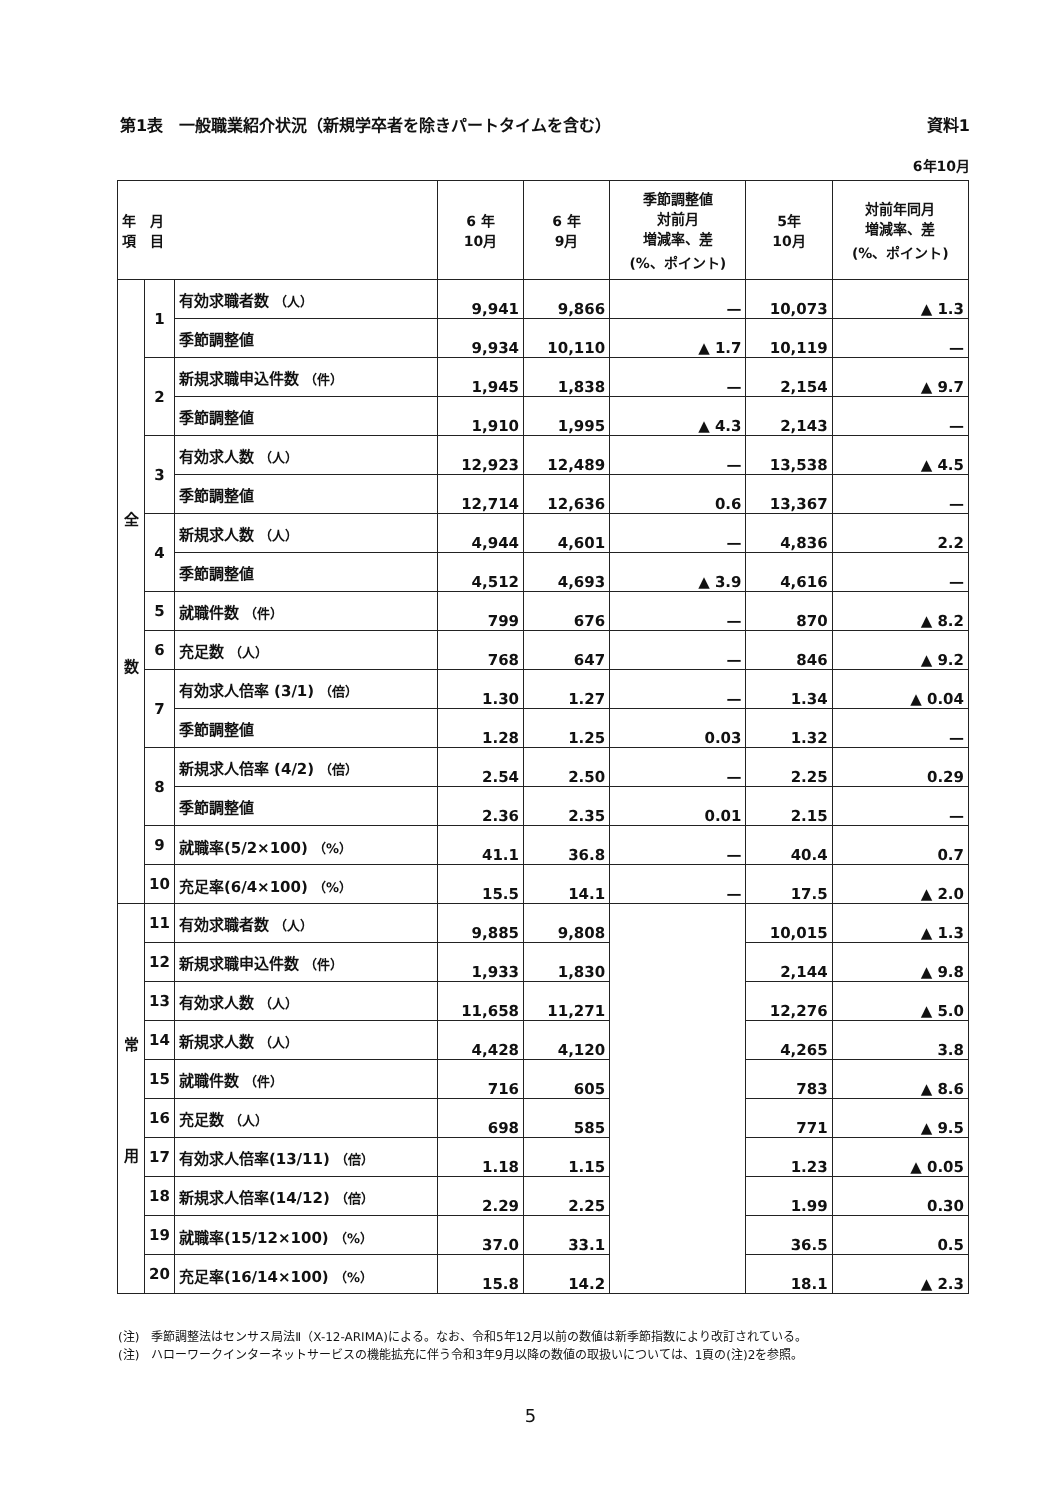第1表　一般職業紹介状況（新規学卒者を除きパートタイムを含む） 資料1
6年10月
| 年 月 項 目 | | | 6 年 10月 | 6 年 9月 | 季節調整値 対前月 増減率、差 (%、ポイント) | 5年 10月 | 対前年同月 増減率、差 (%、ポイント) |
| --- | --- | --- | --- | --- | --- | --- | --- |
| 全 数 | 1 | 有効求職者数 （人） | 9,941 | 9,866 | — | 10,073 | ▲ 1.3 |
| | | 季節調整値 | 9,934 | 10,110 | ▲ 1.7 | 10,119 | — |
| | 2 | 新規求職申込件数 （件） | 1,945 | 1,838 | — | 2,154 | ▲ 9.7 |
| | | 季節調整値 | 1,910 | 1,995 | ▲ 4.3 | 2,143 | — |
| | 3 | 有効求人数 （人） | 12,923 | 12,489 | — | 13,538 | ▲ 4.5 |
| | | 季節調整値 | 12,714 | 12,636 | 0.6 | 13,367 | — |
| | 4 | 新規求人数 （人） | 4,944 | 4,601 | — | 4,836 | 2.2 |
| | | 季節調整値 | 4,512 | 4,693 | ▲ 3.9 | 4,616 | — |
| | 5 | 就職件数 （件） | 799 | 676 | — | 870 | ▲ 8.2 |
| | 6 | 充足数 （人） | 768 | 647 | — | 846 | ▲ 9.2 |
| | 7 | 有効求人倍率 (3/1) （倍） | 1.30 | 1.27 | — | 1.34 | ▲ 0.04 |
| | | 季節調整値 | 1.28 | 1.25 | 0.03 | 1.32 | — |
| | 8 | 新規求人倍率 (4/2) （倍） | 2.54 | 2.50 | — | 2.25 | 0.29 |
| | | 季節調整値 | 2.36 | 2.35 | 0.01 | 2.15 | — |
| | 9 | 就職率(5/2×100) （%） | 41.1 | 36.8 | — | 40.4 | 0.7 |
| | 10 | 充足率(6/4×100) （%） | 15.5 | 14.1 | — | 17.5 | ▲ 2.0 |
| 常 用 | 11 | 有効求職者数 （人） | 9,885 | 9,808 | | 10,015 | ▲ 1.3 |
| | 12 | 新規求職申込件数 （件） | 1,933 | 1,830 | | 2,144 | ▲ 9.8 |
| | 13 | 有効求人数 （人） | 11,658 | 11,271 | | 12,276 | ▲ 5.0 |
| | 14 | 新規求人数 （人） | 4,428 | 4,120 | | 4,265 | 3.8 |
| | 15 | 就職件数 （件） | 716 | 605 | | 783 | ▲ 8.6 |
| | 16 | 充足数 （人） | 698 | 585 | | 771 | ▲ 9.5 |
| | 17 | 有効求人倍率(13/11) （倍） | 1.18 | 1.15 | | 1.23 | ▲ 0.05 |
| | 18 | 新規求人倍率(14/12) （倍） | 2.29 | 2.25 | | 1.99 | 0.30 |
| | 19 | 就職率(15/12×100) （%） | 37.0 | 33.1 | | 36.5 | 0.5 |
| | 20 | 充足率(16/14×100) （%） | 15.8 | 14.2 | | 18.1 | ▲ 2.3 |
(注)　季節調整法はセンサス局法Ⅱ（X-12-ARIMA)による。なお、令和5年12月以前の数値は新季節指数により改訂されている。
(注)　ハローワークインターネットサービスの機能拡充に伴う令和3年9月以降の数値の取扱いについては、1頁の(注)2を参照。
5